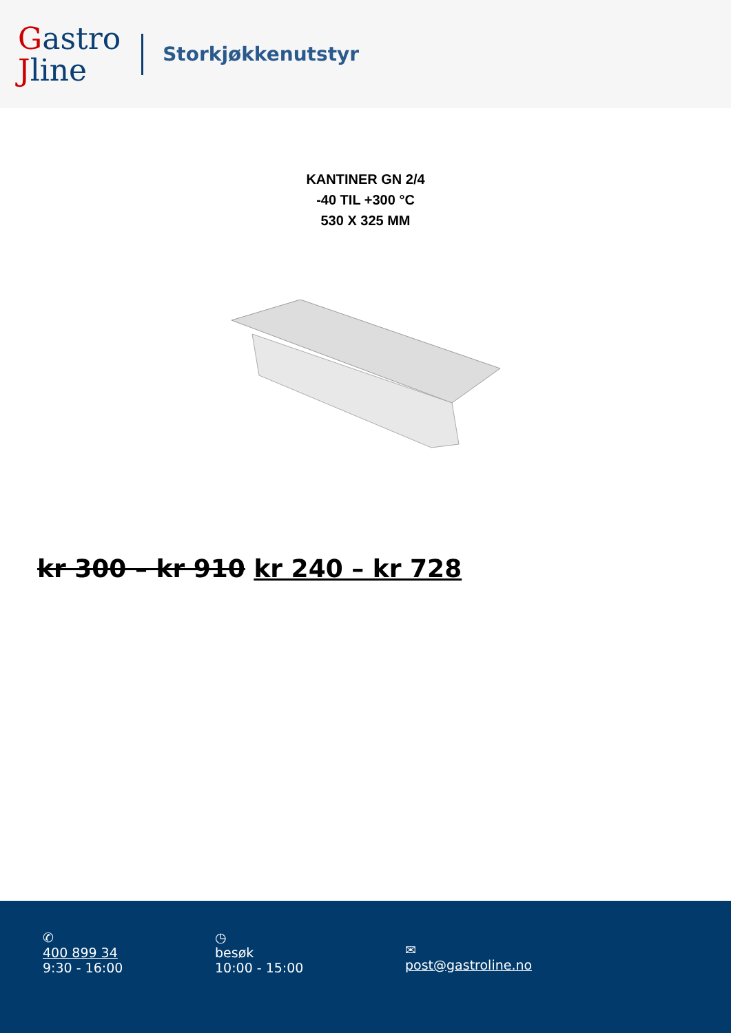Gastro
Jline
Storkjøkkenutstyr
KANTINER GN 2/4
-40 TIL +300 °C
530 X 325 MM
kr 300 – kr 910 kr 240 – kr 728
✆
400 899 34
9:30 - 16:00
◷
besøk
10:00 - 15:00
✉
post@gastroline.no